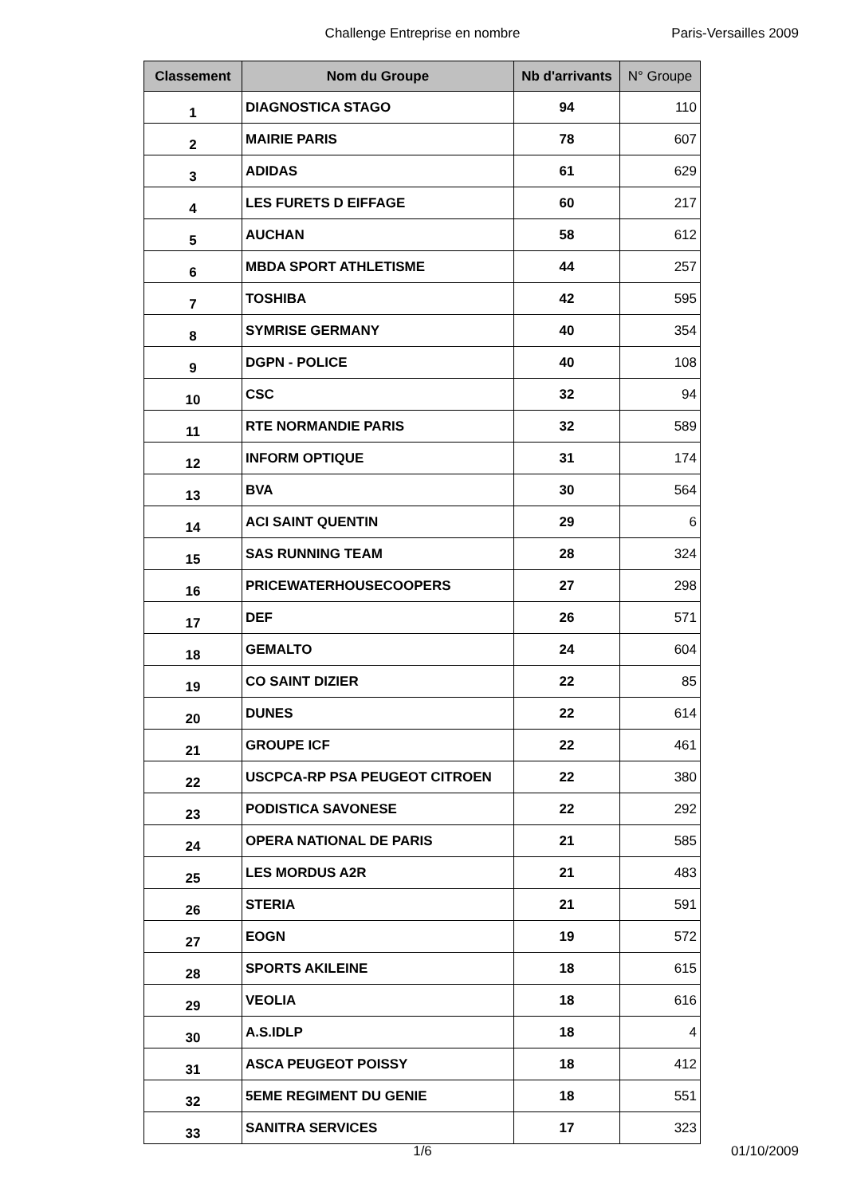Challenge Entreprise en nombre
Paris-Versailles 2009
| Classement | Nom du Groupe | Nb d'arrivants | N° Groupe |
| --- | --- | --- | --- |
| 1 | DIAGNOSTICA STAGO | 94 | 110 |
| 2 | MAIRIE PARIS | 78 | 607 |
| 3 | ADIDAS | 61 | 629 |
| 4 | LES FURETS D EIFFAGE | 60 | 217 |
| 5 | AUCHAN | 58 | 612 |
| 6 | MBDA SPORT ATHLETISME | 44 | 257 |
| 7 | TOSHIBA | 42 | 595 |
| 8 | SYMRISE GERMANY | 40 | 354 |
| 9 | DGPN - POLICE | 40 | 108 |
| 10 | CSC | 32 | 94 |
| 11 | RTE NORMANDIE PARIS | 32 | 589 |
| 12 | INFORM OPTIQUE | 31 | 174 |
| 13 | BVA | 30 | 564 |
| 14 | ACI SAINT QUENTIN | 29 | 6 |
| 15 | SAS RUNNING TEAM | 28 | 324 |
| 16 | PRICEWATERHOUSECOOPERS | 27 | 298 |
| 17 | DEF | 26 | 571 |
| 18 | GEMALTO | 24 | 604 |
| 19 | CO SAINT DIZIER | 22 | 85 |
| 20 | DUNES | 22 | 614 |
| 21 | GROUPE ICF | 22 | 461 |
| 22 | USCPCA-RP PSA PEUGEOT CITROEN | 22 | 380 |
| 23 | PODISTICA SAVONESE | 22 | 292 |
| 24 | OPERA NATIONAL DE PARIS | 21 | 585 |
| 25 | LES MORDUS A2R | 21 | 483 |
| 26 | STERIA | 21 | 591 |
| 27 | EOGN | 19 | 572 |
| 28 | SPORTS AKILEINE | 18 | 615 |
| 29 | VEOLIA | 18 | 616 |
| 30 | A.S.IDLP | 18 | 4 |
| 31 | ASCA PEUGEOT POISSY | 18 | 412 |
| 32 | 5EME REGIMENT DU GENIE | 18 | 551 |
| 33 | SANITRA SERVICES | 17 | 323 |
1/6 01/10/2009